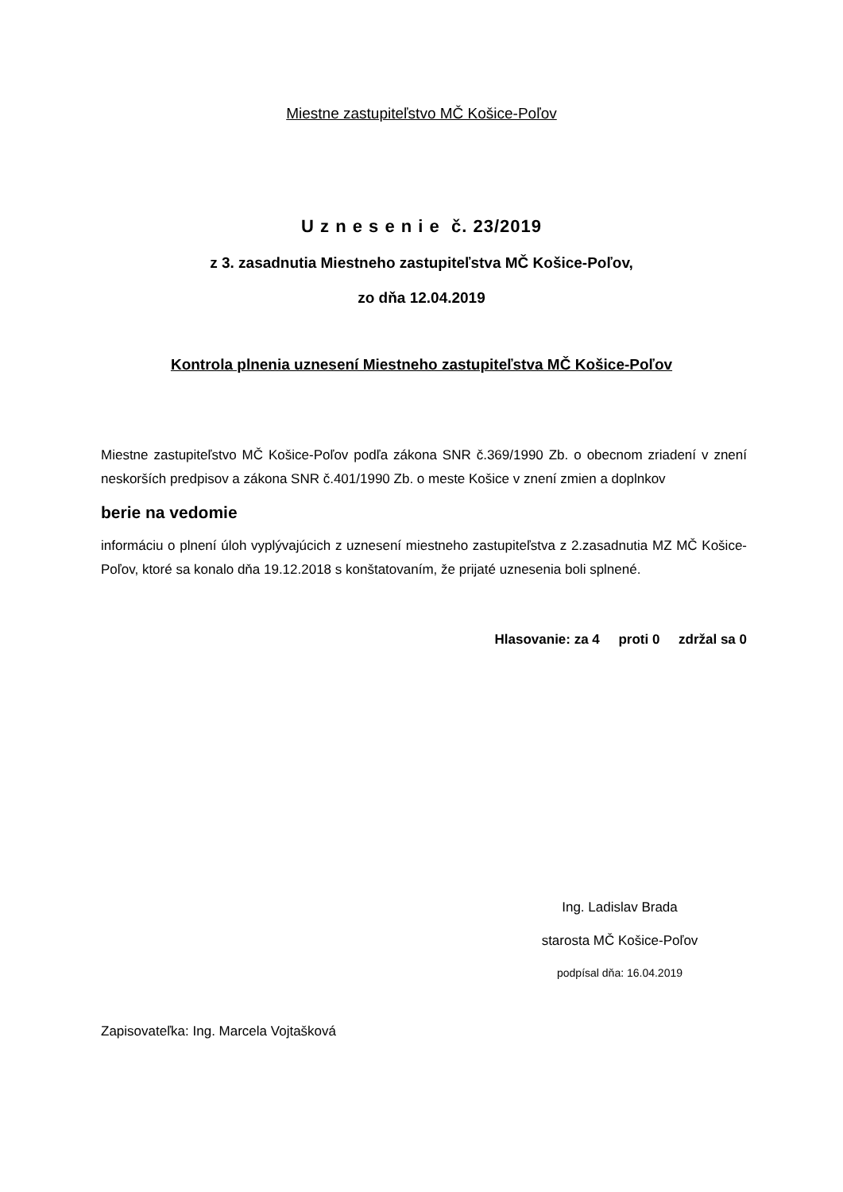Miestne zastupiteľstvo MČ Košice-Poľov
U z n e s e n i e č. 23/2019
z 3. zasadnutia Miestneho zastupiteľstva MČ Košice-Poľov,
zo dňa 12.04.2019
Kontrola plnenia uznesení Miestneho zastupiteľstva MČ Košice-Poľov
Miestne zastupiteľstvo MČ Košice-Poľov podľa zákona SNR č.369/1990 Zb. o obecnom zriadení v znení neskorších predpisov a zákona SNR č.401/1990 Zb. o meste Košice v znení zmien a doplnkov
berie na vedomie
informáciu o plnení úloh vyplývajúcich z uznesení miestneho zastupiteľstva z 2.zasadnutia MZ MČ Košice-Poľov, ktoré sa konalo dňa 19.12.2018 s konštatovaním, že prijaté uznesenia boli splnené.
Hlasovanie: za 4 proti 0 zdržal sa 0
Ing. Ladislav Brada
starosta MČ Košice-Poľov
podpísal dňa: 16.04.2019
Zapisovateľka: Ing. Marcela Vojtašková